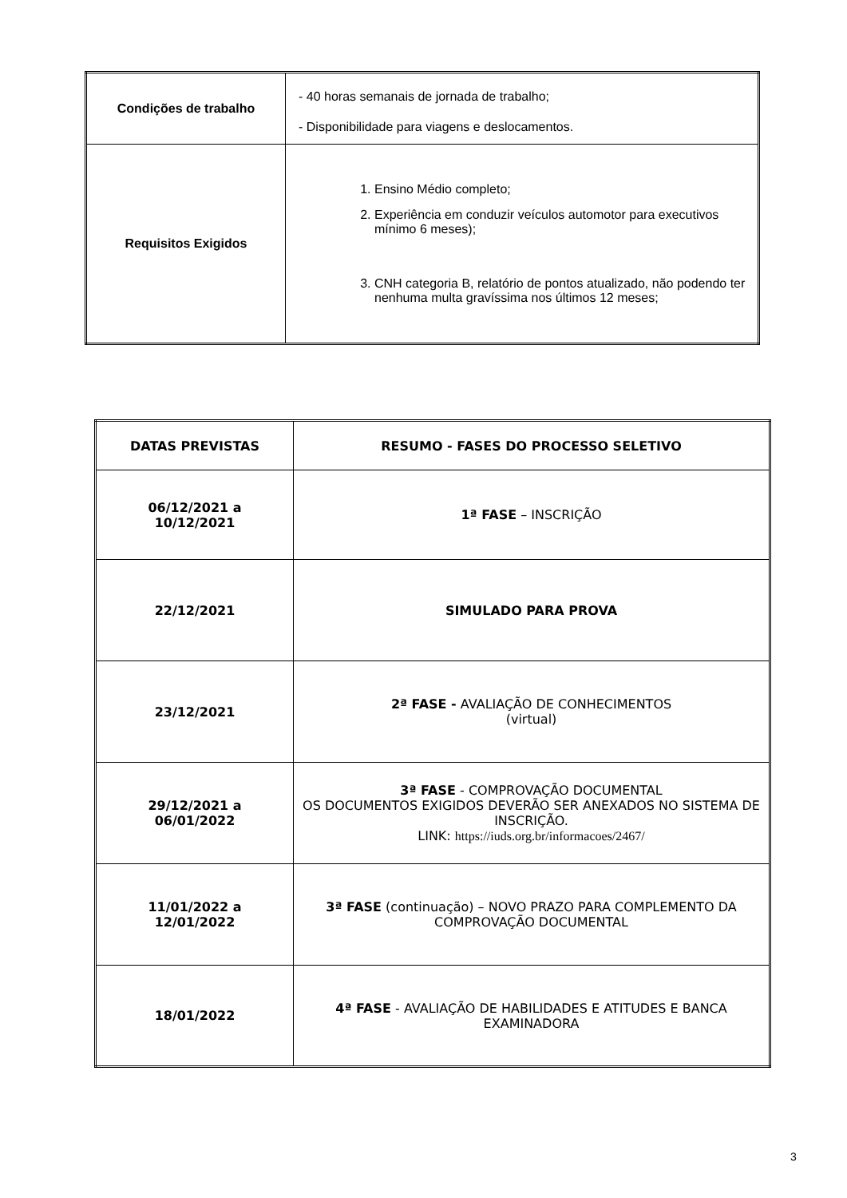| Condições de trabalho | - 40 horas semanais de jornada de trabalho; - Disponibilidade para viagens e deslocamentos. |
| Requisitos Exigidos | 1. Ensino Médio completo; 2. Experiência em conduzir veículos automotor para executivos mínimo 6 meses); 3. CNH categoria B, relatório de pontos atualizado, não podendo ter nenhuma multa gravíssima nos últimos 12 meses; |
| DATAS PREVISTAS | RESUMO - FASES DO PROCESSO SELETIVO |
| --- | --- |
| 06/12/2021 a 10/12/2021 | 1ª FASE – INSCRIÇÃO |
| 22/12/2021 | SIMULADO PARA PROVA |
| 23/12/2021 | 2ª FASE - AVALIAÇÃO DE CONHECIMENTOS (virtual) |
| 29/12/2021 a 06/01/2022 | 3ª FASE - COMPROVAÇÃO DOCUMENTAL OS DOCUMENTOS EXIGIDOS DEVERÃO SER ANEXADOS NO SISTEMA DE INSCRIÇÃO. LINK: https://iuds.org.br/informacoes/2467/ |
| 11/01/2022 a 12/01/2022 | 3ª FASE (continuação) – NOVO PRAZO PARA COMPLEMENTO DA COMPROVAÇÃO DOCUMENTAL |
| 18/01/2022 | 4ª FASE - AVALIAÇÃO DE HABILIDADES E ATITUDES E BANCA EXAMINADORA |
3